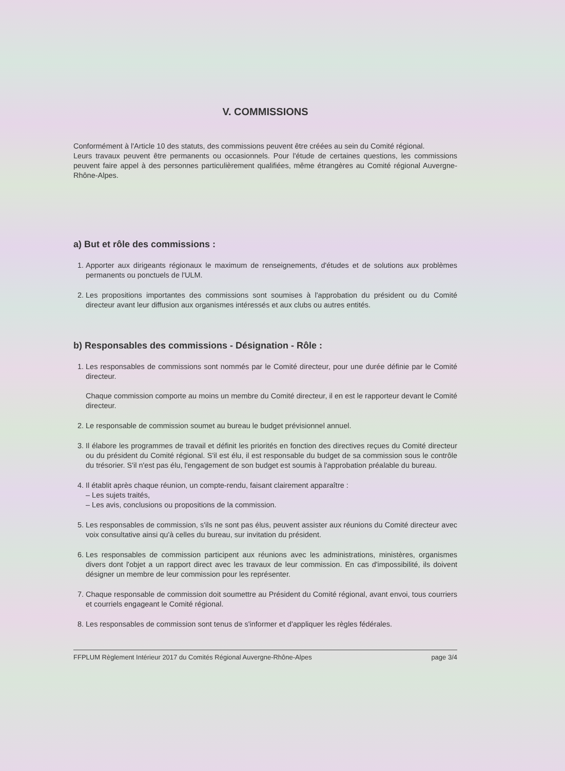V. COMMISSIONS
Conformément à l'Article 10 des statuts, des commissions peuvent être créées au sein du Comité régional.
Leurs travaux peuvent être permanents ou occasionnels. Pour l'étude de certaines questions, les commissions peuvent faire appel à des personnes particulièrement qualifiées, même étrangères au Comité régional Auvergne-Rhône-Alpes.
a) But et rôle des commissions :
1. Apporter aux dirigeants régionaux le maximum de renseignements, d'études et de solutions aux problèmes permanents ou ponctuels de l'ULM.
2. Les propositions importantes des commissions sont soumises à l'approbation du président ou du Comité directeur avant leur diffusion aux organismes intéressés et aux clubs ou autres entités.
b) Responsables des commissions - Désignation - Rôle :
1. Les responsables de commissions sont nommés par le Comité directeur, pour une durée définie par le Comité directeur.
Chaque commission comporte au moins un membre du Comité directeur, il en est le rapporteur devant le Comité directeur.
2. Le responsable de commission soumet au bureau le budget prévisionnel annuel.
3. Il élabore les programmes de travail et définit les priorités en fonction des directives reçues du Comité directeur ou du président du Comité régional. S'il est élu, il est responsable du budget de sa commission sous le contrôle du trésorier. S'il n'est pas élu, l'engagement de son budget est soumis à l'approbation préalable du bureau.
4. Il établit après chaque réunion, un compte-rendu, faisant clairement apparaître :
– Les sujets traités,
– Les avis, conclusions ou propositions de la commission.
5. Les responsables de commission, s'ils ne sont pas élus, peuvent assister aux réunions du Comité directeur avec voix consultative ainsi qu'à celles du bureau, sur invitation du président.
6. Les responsables de commission participent aux réunions avec les administrations, ministères, organismes divers dont l'objet a un rapport direct avec les travaux de leur commission. En cas d'impossibilité, ils doivent désigner un membre de leur commission pour les représenter.
7. Chaque responsable de commission doit soumettre au Président du Comité régional, avant envoi, tous courriers et courriels engageant le Comité régional.
8. Les responsables de commission sont tenus de s'informer et d'appliquer les règles fédérales.
FFPLUM Règlement Intérieur 2017 du Comités Régional Auvergne-Rhône-Alpes page 3/4